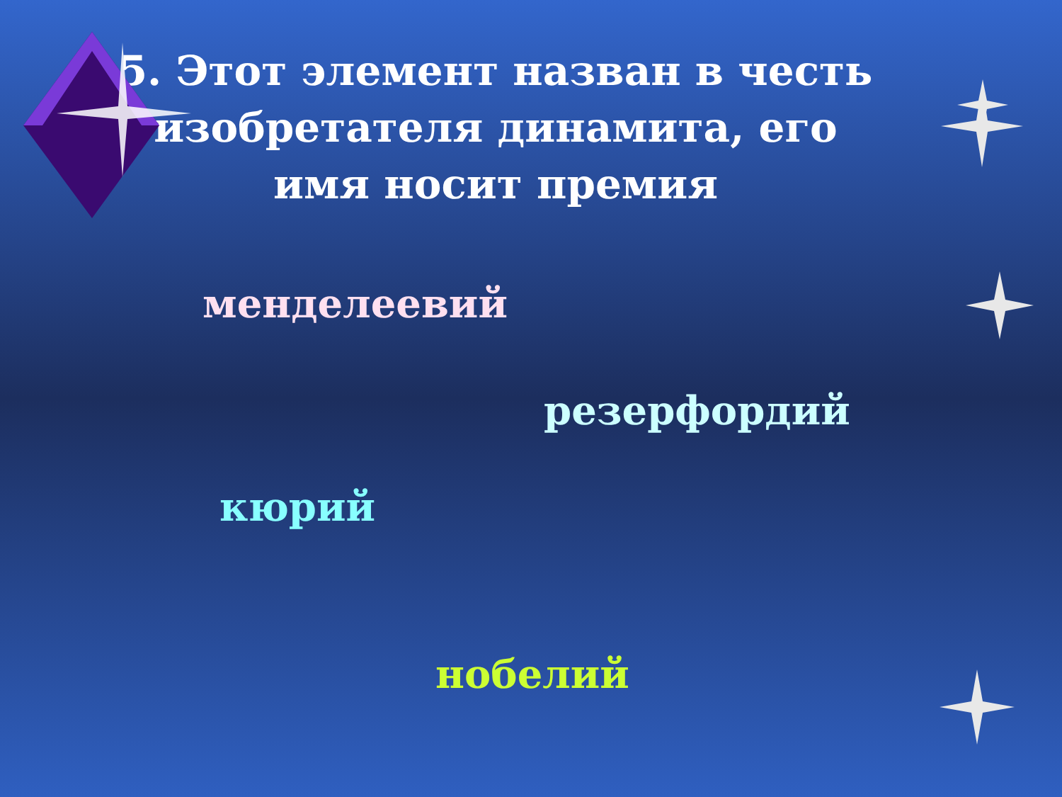5. Этот элемент назван в честь изобретателя динамита, его имя носит премия
менделеевий
резерфордий
кюрий
нобелий